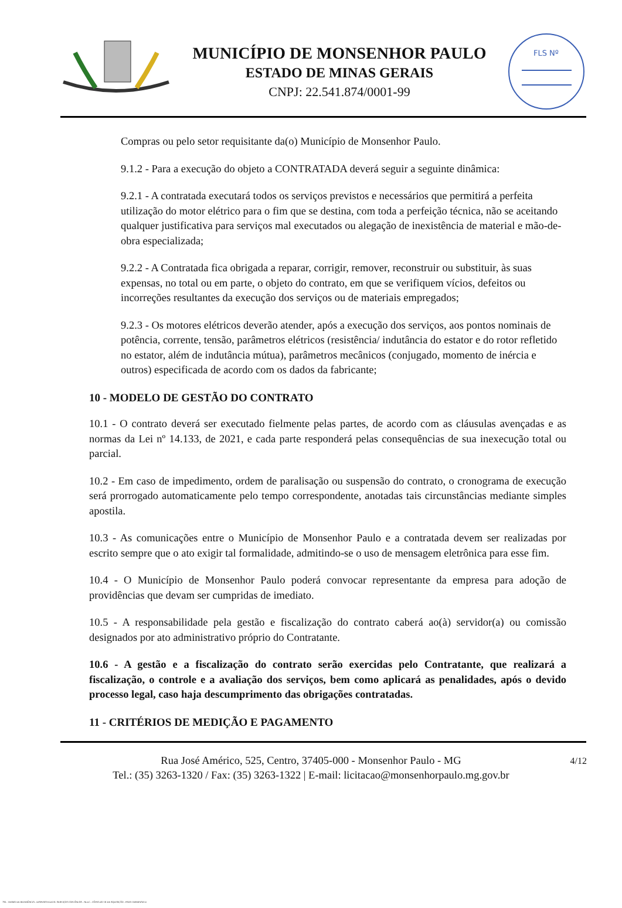MUNICÍPIO DE MONSENHOR PAULO
ESTADO DE MINAS GERAIS
CNPJ: 22.541.874/0001-99
FLS Nº
Compras ou pelo setor requisitante da(o) Município de Monsenhor Paulo.
9.1.2 - Para a execução do objeto a CONTRATADA deverá seguir a seguinte dinâmica:
9.2.1 - A contratada executará todos os serviços previstos e necessários que permitirá a perfeita utilização do motor elétrico para o fim que se destina, com toda a perfeição técnica, não se aceitando qualquer justificativa para serviços mal executados ou alegação de inexistência de material e mão-de-obra especializada;
9.2.2 - A Contratada fica obrigada a reparar, corrigir, remover, reconstruir ou substituir, às suas expensas, no total ou em parte, o objeto do contrato, em que se verifiquem vícios, defeitos ou incorreções resultantes da execução dos serviços ou de materiais empregados;
9.2.3 - Os motores elétricos deverão atender, após a execução dos serviços, aos pontos nominais de potência, corrente, tensão, parâmetros elétricos (resistência/ indutância do estator e do rotor refletido no estator, além de indutância mútua), parâmetros mecânicos (conjugado, momento de inércia e outros) especificada de acordo com os dados da fabricante;
10 - MODELO DE GESTÃO DO CONTRATO
10.1 - O contrato deverá ser executado fielmente pelas partes, de acordo com as cláusulas avençadas e as normas da Lei nº 14.133, de 2021, e cada parte responderá pelas consequências de sua inexecução total ou parcial.
10.2 - Em caso de impedimento, ordem de paralisação ou suspensão do contrato, o cronograma de execução será prorrogado automaticamente pelo tempo correspondente, anotadas tais circunstâncias mediante simples apostila.
10.3 - As comunicações entre o Município de Monsenhor Paulo e a contratada devem ser realizadas por escrito sempre que o ato exigir tal formalidade, admitindo-se o uso de mensagem eletrônica para esse fim.
10.4 - O Município de Monsenhor Paulo poderá convocar representante da empresa para adoção de providências que devam ser cumpridas de imediato.
10.5 - A responsabilidade pela gestão e fiscalização do contrato caberá ao(à) servidor(a) ou comissão designados por ato administrativo próprio do Contratante.
10.6 - A gestão e a fiscalização do contrato serão exercidas pelo Contratante, que realizará a fiscalização, o controle e a avaliação dos serviços, bem como aplicará as penalidades, após o devido processo legal, caso haja descumprimento das obrigações contratadas.
11 - CRITÉRIOS DE MEDIÇÃO E PAGAMENTO
4/12 Rua José Américo, 525, Centro, 37405-000 - Monsenhor Paulo - MG
Tel.: (35) 3263-1320 / Fax: (35) 3263-1322 | E-mail: licitacao@monsenhorpaulo.mg.gov.br
784 - TERMO DE REFERÊNCIA - DISPENSA ELETR. SERVIÇOS CONTÍNUOS - NLLC - CÓPIA DO TR DE AQUISIÇÃO - PARA TERMINAR D